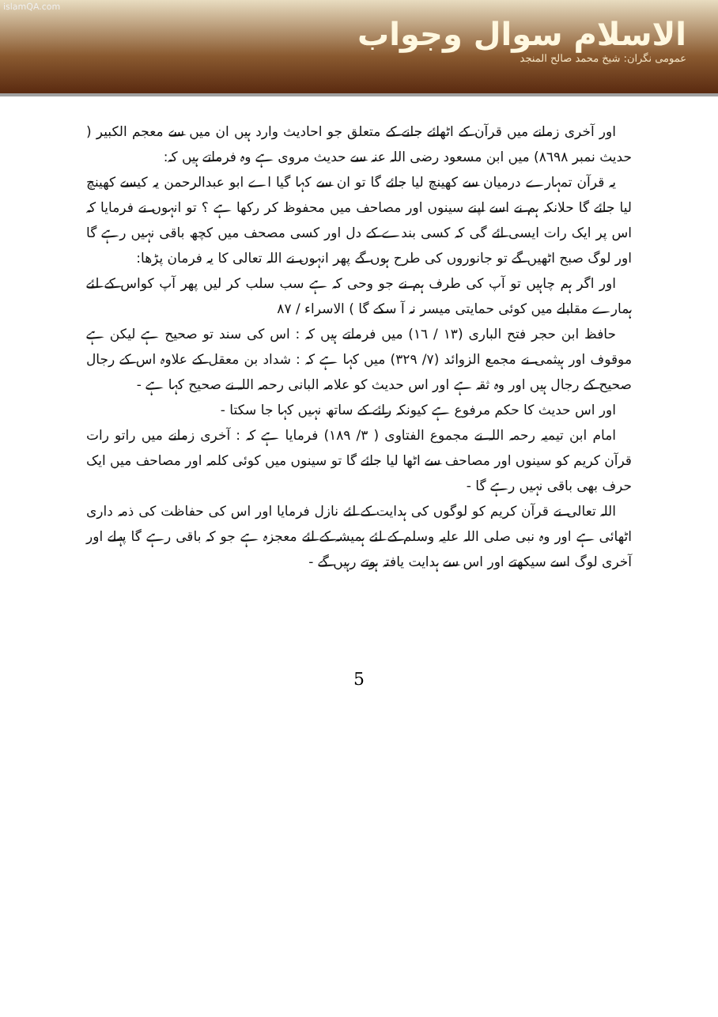islamQA.com
الاسلام سوال وجواب
عمومی نگران: شیخ محمد صالح المنجد
اور آخری زمانے میں قرآن کے اٹھائے جانے کے متعلق جو احادیث وارد ہیں ان میں سے معجم الکبیر ( حدیث نمبر ٨٦٩٨) میں ابن مسعود رضی اللہ عنہ سے حدیث مروی ہے وہ فرماتے ہیں کہ:
یہ قرآن تمہارے درمیان سے کھینچ لیا جائے گا تو ان سے کہا گیا اے ابو عبدالرحمن یہ کیسے کھینچ لیا جائے گا حلانکہ ہم نے اسے اپنے سینوں اور مصاحف میں محفوظ کر رکھا ہے ؟ تو انہوں نے فرمایا کہ اس پر ایک رات ایسی ائے گی کہ کسی بندے کے دل اور کسی مصحف میں کچھ باقی نہیں رہے گا اور لوگ صبح اٹھیں گے تو جانوروں کی طرح ہوں گے پھر انہوں نے اللہ تعالی کا یہ فرمان پڑھا:
اور اگر ہم چاہیں تو آپ کی طرف ہم نے جو وحی کہ ہے سب سلب کر لیں پھر آپ کواس کے لئے ہمارے مقابلے میں کوئی حمایتی میسر نہ آ سکے گا ) الاسراء / ٨٧
حافظ ابن حجر فتح الباری (١٣ / ١٦) میں فرماتے ہیں کہ : اس کی سند تو صحیح ہے لیکن ہے موقوف اور ہیثمی نے مجمع الزوائد (٧/ ٣٢٩) میں کہا ہے کہ : شداد بن معقل کے علاوہ اس کے رجال صحیح کے رجال ہیں اور وہ ثقہ ہے اور اس حدیث کو علامہ البانی رحمہ اللہ نے صحیح کہا ہے -
اور اس حدیث کا حکم مرفوع ہے کیونکہ رائے کے ساتھ نہیں کہا جا سکتا -
امام ابن تیمیہ رحمہ اللہ نے مجموع الفتاوی ( ٣/ ١٨٩) فرمایا ہے کہ : آخری زمانے میں راتو رات قرآن کریم کو سینوں اور مصاحف سے اٹھا لیا جائے گا تو سینوں میں کوئی کلمہ اور مصاحف میں ایک حرف بھی باقی نہیں رہے گا -
اللہ تعالی نے قرآن کریم کو لوگوں کی ہدایت کے لئے نازل فرمایا اور اس کی حفاظت کی ذمہ داری اٹھائی ہے اور وہ نبی صلی اللہ علیہ وسلم کے لئے ہمیشہ کے لئے معجزہ ہے جو کہ باقی رہے گا پہلے اور آخری لوگ اسے سیکھتے اور اس سے ہدایت یافتہ ہوتے رہیں گے -
5